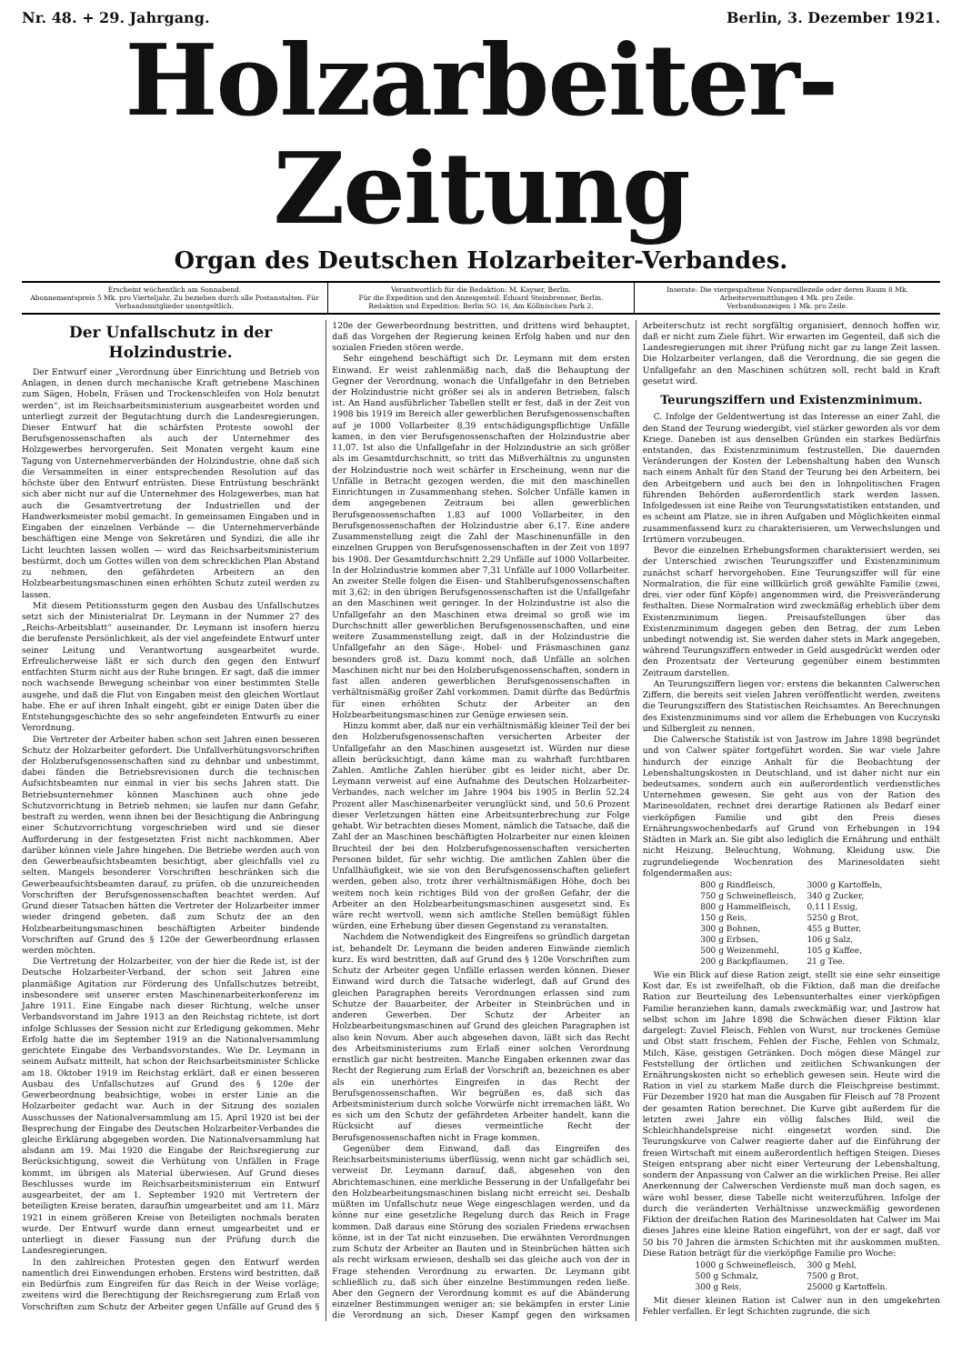Nr. 48. + 29. Jahrgang. Berlin, 3. Dezember 1921.
Holzarbeiter-Zeitung
Organ des Deutschen Holzarbeiter-Verbandes.
Erscheint wöchentlich am Sonnabend.
Abonnementspreis 5 Mk. pro Vierteljahr. Zu beziehen durch alle Postanstalten. Für Verbandsmitglieder unentgeltlich.
Verantwortlich für die Redaktion: M. Kayser, Berlin.
Für die Expedition und den Anzeigenteil: Eduard Steinbrenner, Berlin.
Redaktion und Expedition: Berlin SO. 16, Am Köllnischen Park 2.
Inserate: Die viergespaltene Nonpareillezeile oder deren Raum 8 Mk.
Arbeitervermittlungen 4 Mk. pro Zeile.
Verbandsanzeigen 1 Mk. pro Zeile.
Der Unfallschutz in der Holzindustrie.
Der Entwurf einer „Verordnung über Einrichtung und Betrieb von Anlagen, in denen durch mechanische Kraft getriebene Maschinen zum Sägen, Hobeln, Fräsen und Trockenschleifen von Holz benutzt werden“, ist im Reichsarbeitsministerium ausgearbeitet worden und unterliegt zurzeit der Begutachtung durch die Landesregierungen. Dieser Entwurf hat die schärfsten Proteste sowohl der Berufsgenossenschaften als auch der Unternehmer des Holzgewerbes hervorgerufen. Seit Monaten vergeht kaum eine Tagung von Unternehmerverbänden der Holzindustrie, ohne daß sich die Versammelten in einer entsprechenden Resolution auf das höchste über den Entwurf entrüsten. Diese Entrüstung beschränkt sich aber nicht nur auf die Unternehmer des Holzgewerbes, man hat auch die Gesamtvertretung der Industriellen und der Handwerksmeister mobil gemacht. In gemeinsamen Eingaben und in Eingaben der einzelnen Verbände — die Unternehmerverbände beschäftigen eine Menge von Sekretären und Syndizi, die alle ihr Licht leuchten lassen wollen — wird das Reichsarbeitsministerium bestürmt, doch um Gottes willen von dem schrecklichen Plan Abstand zu nehmen, den gefährdeten Arbeitern an den Holzbearbeitungsmaschinen einen erhöhten Schutz zuteil werden zu lassen.
Mit diesem Petitionssturm gegen den Ausbau des Unfallschutzes setzt sich der Ministerialrat Dr. Leymann in der Nummer 27 des „Reichs-Arbeitsblatt“ auseinander. Dr. Leymann ist insofern hierzu die berufenste Persönlichkeit, als der viel angefeindete Entwurf unter seiner Leitung und Verantwortung ausgearbeitet wurde. Erfreulicherweise läßt er sich durch den gegen den Entwurf entfachten Sturm nicht aus der Ruhe bringen. Er sagt, daß die immer noch wachsende Bewegung scheinbar von einer bestimmten Stelle ausgehe, und daß die Flut von Eingaben meist den gleichen Wortlaut habe. Ehe er auf ihren Inhalt eingeht, gibt er einige Daten über die Entstehungsgeschichte des so sehr angefeindeten Entwurfs zu einer Verordnung.
Die Vertreter der Arbeiter haben schon seit Jahren einen besseren Schutz der Holzarbeiter gefordert. Die Unfallverhütungsvorschriften der Holzberufsgenossenschaften sind zu dehnbar und unbestimmt, dabei fänden die Betriebsrevisionen durch die technischen Aufsichtsbeamten nur einmal in vier bis sechs Jahren statt. Die Betriebsunternehmer können Maschinen auch ohne jede Schutzvorrichtung in Betrieb nehmen; sie laufen nur dann Gefahr, bestraft zu werden, wenn ihnen bei der Besichtigung die Anbringung einer Schutzvorrichtung vorgeschrieben wird und sie dieser Aufforderung in der festgesetzten Frist nicht nachkommen. Aber darüber können viele Jahre hingehen. Die Betriebe werden auch von den Gewerbeaufsichtsbeamten besichtigt, aber gleichfalls viel zu selten. Mangels besonderer Vorschriften beschränken sich die Gewerbeaufsichtsbeamten darauf, zu prüfen, ob die unzureichenden Vorschriften der Berufsgenossenschaften beachtet werden. Auf Grund dieser Tatsachen hätten die Vertreter der Holzarbeiter immer wieder dringend gebeten, daß zum Schutz der an den Holzbearbeitungsmaschinen beschäftigten Arbeiter bindende Vorschriften auf Grund des § 120e der Gewerbeordnung erlassen werden möchten.
Die Vertretung der Holzarbeiter, von der hier die Rede ist, ist der Deutsche Holzarbeiter-Verband, der schon seit Jahren eine planmäßige Agitation zur Förderung des Unfallschutzes betreibt, insbesondere seit unserer ersten Maschinenarbeiterkonferenz im Jahre 1911. Eine Eingabe nach dieser Richtung, welche unser Verbandsvorstand im Jahre 1913 an den Reichstag richtete, ist dort infolge Schlusses der Session nicht zur Erledigung gekommen. Mehr Erfolg hatte die im September 1919 an die Nationalversammlung gerichtete Eingabe des Verbandsvorstandes. Wie Dr. Leymann in seinem Aufsatz mitteilt, hat schon der Reichsarbeitsminister Schlicke am 18. Oktober 1919 im Reichstag erklärt, daß er einen besseren Ausbau des Unfallschutzes auf Grund des § 120e der Gewerbeordnung beabsichtige, wobei in erster Linie an die Holzarbeiter gedacht war. Auch in der Sitzung des sozialen Ausschusses der Nationalversammlung am 15. April 1920 ist bei der Besprechung der Eingabe des Deutschen Holzarbeiter-Verbandes die gleiche Erklärung abgegeben worden. Die Nationalversammlung hat alsdann am 19. Mai 1920 die Eingabe der Reichsregierung zur Berücksichtigung, soweit die Verhütung von Unfällen in Frage kommt, im übrigen als Material überwiesen. Auf Grund dieses Beschlusses wurde im Reichsarbeitsministerium ein Entwurf ausgearbeitet, der am 1. September 1920 mit Vertretern der beteiligten Kreise beraten, daraufhin umgearbeitet und am 11. März 1921 in einem größeren Kreise von Beteiligten nochmals beraten wurde. Der Entwurf wurde dann erneut umgearbeitet und er unterliegt in dieser Fassung nun der Prüfung durch die Landesregierungen.
In den zahlreichen Protesten gegen den Entwurf werden namentlich drei Einwendungen erhoben. Erstens wird bestritten, daß ein Bedürfnis zum Eingreifen für das Reich in der Weise vorläge; zweitens wird die Berechtigung der Reichsregierung zum Erlaß von Vorschriften zum Schutz der Arbeiter gegen Unfälle auf Grund des § 120e der Gewerbeordnung bestritten, und drittens wird behauptet, daß das Vorgehen der Regierung keinen Erfolg haben und nur den sozialen Frieden stören werde.
Sehr eingehend beschäftigt sich Dr. Leymann mit dem ersten Einwand. Er weist zahlenmäßig nach, daß die Behauptung der Gegner der Verordnung, wonach die Unfallgefahr in den Betrieben der Holzindustrie nicht größer sei als in anderen Betrieben, falsch ist. An Hand ausführlicher Tabellen stellt er fest, daß in der Zeit von 1908 bis 1919 im Bereich aller gewerblichen Berufsgenossenschaften auf je 1000 Vollarbeiter 8,39 entschädigungspflichtige Unfälle kamen, in den vier Berufsgenossenschaften der Holzindustrie aber 11,07. Ist also die Unfallgefahr in der Holzindustrie an sich größer als im Gesamtdurchschnitt, so tritt das Mißverhältnis zu ungunsten der Holzindustrie noch weit schärfer in Erscheinung, wenn nur die Unfälle in Betracht gezogen werden, die mit den maschinellen Einrichtungen in Zusammenhang stehen. Solcher Unfälle kamen in dem angegebenen Zeitraum bei allen gewerblichen Berufsgenossenschaften 1,83 auf 1000 Vollarbeiter, in den Berufsgenossenschaften der Holzindustrie aber 6,17. Eine andere Zusammenstellung zeigt die Zahl der Maschinenunfälle in den einzelnen Gruppen von Berufsgenossenschaften in der Zeit von 1897 bis 1908. Der Gesamtdurchschnitt 2,29 Unfälle auf 1000 Vollarbeiter. In der Holzindustrie kommen aber 7,31 Unfälle auf 1000 Vollarbeiter. An zweiter Stelle folgen die Eisen- und Stahlberufsgenossenschaften mit 3,62; in den übrigen Berufsgenossenschaften ist die Unfallgefahr an den Maschinen weit geringer. In der Holzindustrie ist also die Unfallgefahr an den Maschinen etwa dreimal so groß wie im Durchschnitt aller gewerblichen Berufsgenossenschaften, und eine weitere Zusammenstellung zeigt, daß in der Holzindustrie die Unfallgefahr an den Säge-, Hobel- und Fräsmaschinen ganz besonders groß ist. Dazu kommt noch, daß Unfälle an solchen Maschinen nicht nur bei den Holzberufsgenossenschaften, sondern in fast allen anderen gewerblichen Berufsgenossenschaften in verhältnismäßig großer Zahl vorkommen. Damit dürfte das Bedürfnis für einen erhöhten Schutz der Arbeiter an den Holzbearbeitungsmaschinen zur Genüge erwiesen sein.
Hinzu kommt aber, daß nur ein verhältnismäßig kleiner Teil der bei den Holzberufsgenossenschaften versicherten Arbeiter der Unfallgefahr an den Maschinen ausgesetzt ist. Würden nur diese allein berücksichtigt, dann käme man zu wahrhaft furchtbaren Zahlen. Amtliche Zahlen hierüber gibt es leider nicht, aber Dr. Leymann verweist auf eine Aufnahme des Deutschen Holzarbeiter-Verbandes, nach welcher im Jahre 1904 bis 1905 in Berlin 52,24 Prozent aller Maschinenarbeiter verunglückt sind, und 50,6 Prozent dieser Verletzungen hätten eine Arbeitsunterbrechung zur Folge gehabt. Wir betrachten dieses Moment, nämlich die Tatsache, daß die Zahl der an Maschinen beschäftigten Holzarbeiter nur einen kleinen Bruchteil der bei den Holzberufsgenossenschaften versicherten Personen bildet, für sehr wichtig. Die amtlichen Zahlen über die Unfallhäufigkeit, wie sie von den Berufsgenossenschaften geliefert werden, geben also, trotz ihrer verhältnismäßigen Höhe, doch bei weitem noch kein richtiges Bild von der großen Gefahr, der die Arbeiter an den Holzbearbeitungsmaschinen ausgesetzt sind. Es wäre recht wertvoll, wenn sich amtliche Stellen bemüßigt fühlen würden, eine Erhebung über diesen Gegenstand zu veranstalten.
Nachdem die Notwendigkeit des Eingreifens so gründlich dargetan ist, behandelt Dr. Leymann die beiden anderen Einwände ziemlich kurz. Es wird bestritten, daß auf Grund des § 120e Vorschriften zum Schutz der Arbeiter gegen Unfälle erlassen werden können. Dieser Einwand wird durch die Tatsache widerlegt, daß auf Grund des gleichen Paragraphen bereits Verordnungen erlassen sind zum Schutze der Bauarbeiter, der Arbeiter in Steinbrüchen und in anderen Gewerben. Der Schutz der Arbeiter an Holzbearbeitungsmaschinen auf Grund des gleichen Paragraphen ist also kein Novum. Aber auch abgesehen davon, läßt sich das Recht des Arbeitsministeriums zum Erlaß einer solchen Verordnung ernstlich gar nicht bestreiten. Manche Eingaben erkennen zwar das Recht der Regierung zum Erlaß der Vorschrift an, bezeichnen es aber als ein unerhörtes Eingreifen in das Recht der Berufsgenossenschaften. Wir begrüßen es, daß sich das Arbeitsministerium durch solche Vorwürfe nicht irremachen läßt. Wo es sich um den Schutz der gefährdeten Arbeiter handelt, kann die Rücksicht auf dieses vermeintliche Recht der Berufsgenossenschaften nicht in Frage kommen.
Gegenüber dem Einwand, daß das Eingreifen des Reichsarbeitsministeriums überflüssig, wenn nicht gar schädlich sei, verweist Dr. Leymann darauf, daß, abgesehen von den Abrichtemaschinen, eine merkliche Besserung in der Unfallgefahr bei den Holzbearbeitungsmaschinen bislang nicht erreicht sei. Deshalb müßten im Unfallschutz neue Wege eingeschlagen werden, und da könne nur eine gesetzliche Regelung durch das Reich in Frage kommen. Daß daraus eine Störung des sozialen Friedens erwachsen könne, ist in der Tat nicht einzusehen. Die erwähnten Verordnungen zum Schutz der Arbeiter an Bauten und in Steinbrüchen hätten sich als recht wirksam erwiesen, deshalb sei das gleiche auch von der in Frage stehenden Verordnung zu erwarten. Dr. Leymann gibt schließlich zu, daß sich über einzelne Bestimmungen reden ließe. Aber den Gegnern der Verordnung kommt es auf die Abänderung einzelner Bestimmungen weniger an; sie bekämpfen in erster Linie die Verordnung an sich. Dieser Kampf gegen den wirksamen Arbeiterschutz ist recht sorgfältig organisiert, dennoch hoffen wir, daß er nicht zum Ziele führt. Wir erwarten im Gegenteil, daß sich die Landesregierungen mit ihrer Prüfung nicht gar zu lange Zeit lassen. Die Holzarbeiter verlangen, daß die Verordnung, die sie gegen die Unfallgefahr an den Maschinen schützen soll, recht bald in Kraft gesetzt wird.
Teurungsziffern und Existenzminimum.
C. Infolge der Geldentwertung ist das Interesse an einer Zahl, die den Stand der Teurung wiedergibt, viel stärker geworden als vor dem Kriege. Daneben ist aus denselben Gründen ein starkes Bedürfnis entstanden, das Existenzminimum festzustellen. Die dauernden Veränderungen der Kosten der Lebenshaltung haben den Wunsch nach einem Anhalt für den Stand der Teurung bei den Arbeitern, bei den Arbeitgebern und auch bei den in lohnpolitischen Fragen führenden Behörden außerordentlich stark werden lassen. Infolgedessen ist eine Reihe von Teurungsstatistiken entstanden, und es scheint am Platze, sie in ihren Aufgaben und Möglichkeiten einmal zusammenfassend kurz zu charakterisieren, um Verwechslungen und Irrtümern vorzubeugen.
Bevor die einzelnen Erhebungsformen charakterisiert werden, sei der Unterschied zwischen Teurungsziffer und Existenzminimum zunächst scharf hervorgehoben. Eine Teurungsziffer will für eine Normalration, die für eine willkürlich groß gewählte Familie (zwei, drei, vier oder fünf Köpfe) angenommen wird, die Preisveränderung festhalten. Diese Normalration wird zweckmäßig erheblich über dem Existenzminimum liegen. Preisaufstellungen über das Existenzminimum dagegen geben den Betrag, der zum Leben unbedingt notwendig ist. Sie werden daher stets in Mark angegeben, während Teurungsziffern entweder in Geld ausgedrückt werden oder den Prozentsatz der Verteurung gegenüber einem bestimmten Zeitraum darstellen.
An Teurungsziffern liegen vor: erstens die bekannten Calwerschen Ziffern, die bereits seit vielen Jahren veröffentlicht werden, zweitens die Teurungsziffern des Statistischen Reichsamtes. An Berechnungen des Existenzminimums sind vor allem die Erhebungen von Kuczynski und Silbergleit zu nennen.
Die Calwersche Statistik ist von Jastrow im Jahre 1898 begründet und von Calwer später fortgeführt worden. Sie war viele Jahre hindurch der einzige Anhalt für die Beobachtung der Lebenshaltungskosten in Deutschland, und ist daher nicht nur ein bedeutsames, sondern auch ein außerordentlich verdienstliches Unternehmen gewesen. Sie geht aus von der Ration des Marinesoldaten, rechnet drei derartige Rationen als Bedarf einer vierköpfigen Familie und gibt den Preis dieses Ernährungswochenbedarfs auf Grund von Erhebungen in 194 Städten in Mark an. Sie gibt also lediglich die Ernährung und enthält nicht Heizung, Beleuchtung, Wohnung, Kleidung usw. Die zugrundeliegende Wochenration des Marinesoldaten sieht folgendermaßen aus:
| 800 g Rindfleisch, | 3000 g Kartoffeln, |
| 750 g Schweinefleisch, | 340 g Zucker, |
| 800 g Hammelfleisch, | 0,11 l Essig, |
| 150 g Reis, | 5250 g Brot, |
| 300 g Bohnen, | 455 g Butter, |
| 300 g Erbsen, | 106 g Salz, |
| 500 g Weizenmehl, | 105 g Kaffee, |
| 200 g Backpflaumen, | 21 g Tee. |
Wie ein Blick auf diese Ration zeigt, stellt sie eine sehr einseitige Kost dar. Es ist zweifelhaft, ob die Fiktion, daß man die dreifache Ration zur Beurteilung des Lebensunterhaltes einer vierköpfigen Familie heranziehen kann, damals zweckmäßig war, und Jastrow hat selbst schon im Jahre 1898 die Schwächen dieser Fiktion klar dargelegt: Zuviel Fleisch, Fehlen von Wurst, nur trockenes Gemüse und Obst statt frischem, Fehlen der Fische, Fehlen von Schmalz, Milch, Käse, geistigen Getränken. Doch mögen diese Mängel zur Feststellung der örtlichen und zeitlichen Schwankungen der Ernährungskosten nicht so erheblich gewesen sein. Heute wird die Ration in viel zu starkem Maße durch die Fleischpreise bestimmt. Für Dezember 1920 hat man die Ausgaben für Fleisch auf 78 Prozent der gesamten Ration berechnet. Die Kurve gibt außerdem für die letzten zwei Jahre ein völlig falsches Bild, weil die Schleichhandelspreise nicht eingesetzt worden sind. Die Teurungskurve von Calwer reagierte daher auf die Einführung der freien Wirtschaft mit einem außerordentlich heftigen Steigen. Dieses Steigen entsprang aber nicht einer Verteurung der Lebenshaltung, sondern der Anpassung von Calwer an die wirklichen Preise. Bei aller Anerkennung der Calwerschen Verdienste muß man doch sagen, es wäre wohl besser, diese Tabelle nicht weiterzuführen. Infolge der durch die veränderten Verhältnisse unzweckmäßig gewordenen Fiktion der dreifachen Ration des Marinesoldaten hat Calwer im Mai dieses Jahres eine kleine Ration eingeführt, von der er sagt, daß vor 50 bis 70 Jahren die ärmsten Schichten mit ihr auskommen mußten. Diese Ration beträgt für die vierköpfige Familie pro Woche:
| 1000 g Schweinefleisch, | 300 g Mehl, |
| 500 g Schmalz, | 7500 g Brot, |
| 300 g Reis, | 25000 g Kartoffeln. |
Mit dieser kleinen Ration ist Calwer nun in den umgekehrten Fehler verfallen. Er legt Schichten zugrunde, die sich